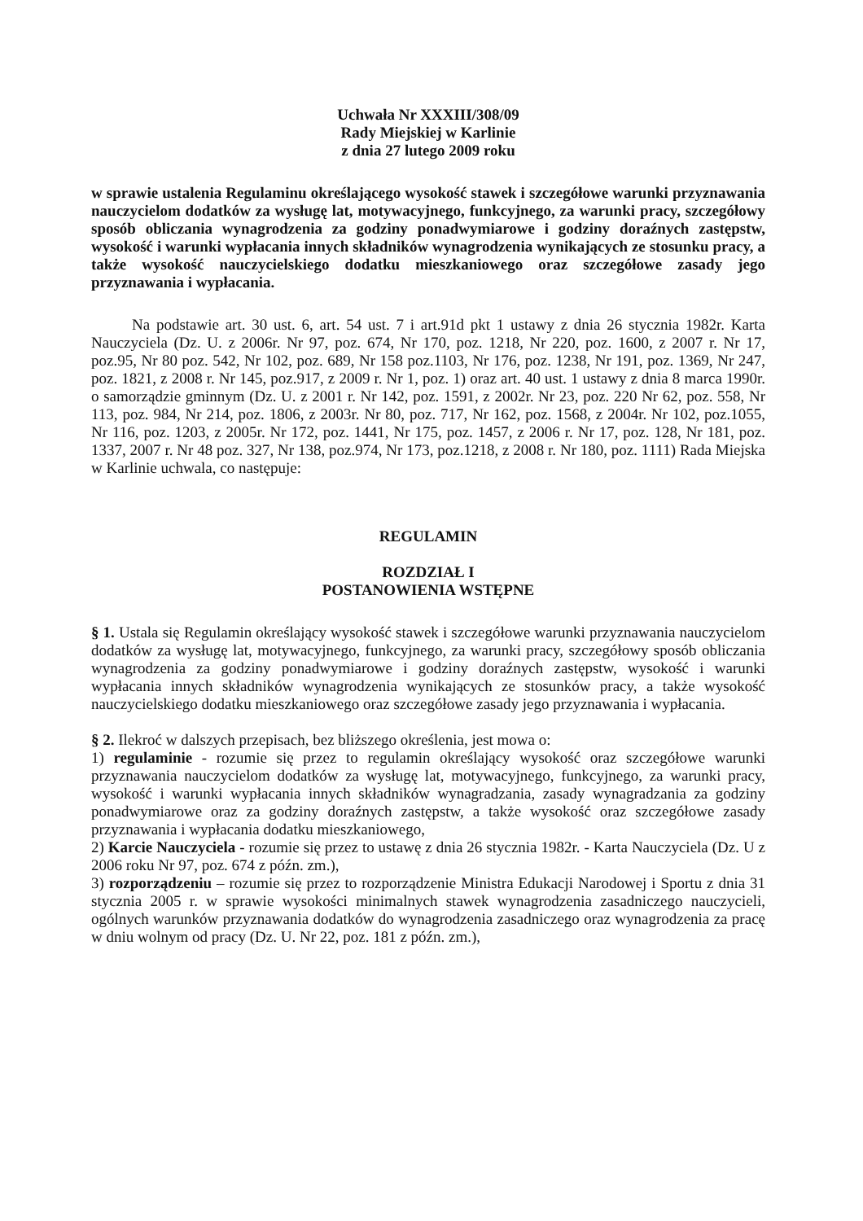Uchwała Nr XXXIII/308/09
Rady Miejskiej w Karlinie
z dnia 27 lutego 2009 roku
w sprawie ustalenia Regulaminu określającego wysokość stawek i szczegółowe warunki przyznawania nauczycielom dodatków za wysługę lat, motywacyjnego, funkcyjnego, za warunki pracy, szczegółowy sposób obliczania wynagrodzenia za godziny ponadwymiarowe i godziny doraźnych zastępstw, wysokość i warunki wypłacania innych składników wynagrodzenia wynikających ze stosunku pracy, a także wysokość nauczycielskiego dodatku mieszkaniowego oraz szczegółowe zasady jego przyznawania i wypłacania.
Na podstawie art. 30 ust. 6, art. 54 ust. 7 i art.91d pkt 1 ustawy z dnia 26 stycznia 1982r. Karta Nauczyciela (Dz. U. z 2006r. Nr 97, poz. 674, Nr 170, poz. 1218, Nr 220, poz. 1600, z 2007 r. Nr 17, poz.95, Nr 80 poz. 542, Nr 102, poz. 689, Nr 158 poz.1103, Nr 176, poz. 1238, Nr 191, poz. 1369, Nr 247, poz. 1821, z 2008 r. Nr 145, poz.917, z 2009 r. Nr 1, poz. 1) oraz art. 40 ust. 1 ustawy z dnia 8 marca 1990r. o samorządzie gminnym (Dz. U. z 2001 r. Nr 142, poz. 1591, z 2002r. Nr 23, poz. 220 Nr 62, poz. 558, Nr 113, poz. 984, Nr 214, poz. 1806, z 2003r. Nr 80, poz. 717, Nr 162, poz. 1568, z 2004r. Nr 102, poz.1055, Nr 116, poz. 1203, z 2005r. Nr 172, poz. 1441, Nr 175, poz. 1457, z 2006 r. Nr 17, poz. 128, Nr 181, poz. 1337, 2007 r. Nr 48 poz. 327, Nr 138, poz.974, Nr 173, poz.1218, z 2008 r. Nr 180, poz. 1111) Rada Miejska w Karlinie uchwala, co następuje:
REGULAMIN
ROZDZIAŁ I
POSTANOWIENIA WSTĘPNE
§ 1. Ustala się Regulamin określający wysokość stawek i szczegółowe warunki przyznawania nauczycielom dodatków za wysługę lat, motywacyjnego, funkcyjnego, za warunki pracy, szczegółowy sposób obliczania wynagrodzenia za godziny ponadwymiarowe i godziny doraźnych zastępstw, wysokość i warunki wypłacania innych składników wynagrodzenia wynikających ze stosunków pracy, a także wysokość nauczycielskiego dodatku mieszkaniowego oraz szczegółowe zasady jego przyznawania i wypłacania.
§ 2. Ilekroć w dalszych przepisach, bez bliższego określenia, jest mowa o:
1) regulaminie - rozumie się przez to regulamin określający wysokość oraz szczegółowe warunki przyznawania nauczycielom dodatków za wysługę lat, motywacyjnego, funkcyjnego, za warunki pracy, wysokość i warunki wypłacania innych składników wynagradzania, zasady wynagradzania za godziny ponadwymiarowe oraz za godziny doraźnych zastępstw, a także wysokość oraz szczegółowe zasady przyznawania i wypłacania dodatku mieszkaniowego,
2) Karcie Nauczyciela - rozumie się przez to ustawę z dnia 26 stycznia 1982r. - Karta Nauczyciela (Dz. U z 2006 roku Nr 97, poz. 674 z późn. zm.),
3) rozporządzeniu – rozumie się przez to rozporządzenie Ministra Edukacji Narodowej i Sportu z dnia 31 stycznia 2005 r. w sprawie wysokości minimalnych stawek wynagrodzenia zasadniczego nauczycieli, ogólnych warunków przyznawania dodatków do wynagrodzenia zasadniczego oraz wynagrodzenia za pracę w dniu wolnym od pracy (Dz. U. Nr 22, poz. 181 z późn. zm.),